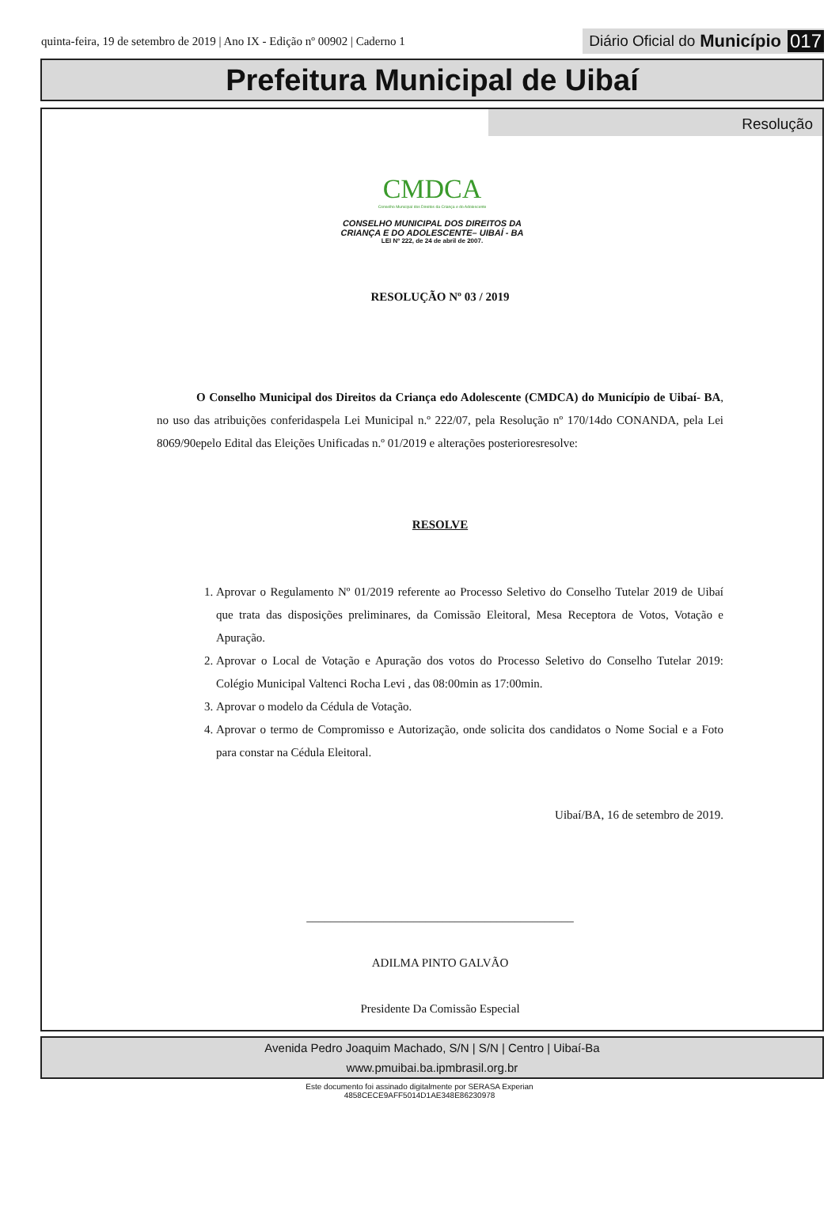quinta-feira, 19 de setembro de 2019 | Ano IX - Edição nº 00902 | Caderno 1
Diário Oficial do Município 017
Prefeitura Municipal de Uibaí
Resolução
CMDCA
Conselho Municipal dos Direitos da Criança e do Adolescente
CONSELHO MUNICIPAL DOS DIREITOS DA
CRIANÇA E DO ADOLESCENTE– UIBAÍ - BA
LEI Nº 222, de 24 de abril de 2007.
RESOLUÇÃO Nº 03 / 2019
O Conselho Municipal dos Direitos da Criança edo Adolescente (CMDCA) do Município de Uibaí- BA, no uso das atribuições conferidaspela Lei Municipal n.º 222/07, pela Resolução nº 170/14do CONANDA, pela Lei 8069/90epelo Edital das Eleições Unificadas n.º 01/2019 e alterações posterioresresolve:
RESOLVE
1. Aprovar o Regulamento Nº 01/2019 referente ao Processo Seletivo do Conselho Tutelar 2019 de Uibaí que trata das disposições preliminares, da Comissão Eleitoral, Mesa Receptora de Votos, Votação e Apuração.
2. Aprovar o Local de Votação e Apuração dos votos do Processo Seletivo do Conselho Tutelar 2019: Colégio Municipal Valtenci Rocha Levi , das 08:00min as 17:00min.
3. Aprovar o modelo da Cédula de Votação.
4. Aprovar o termo de Compromisso e Autorização, onde solicita dos candidatos o Nome Social e a Foto para constar na Cédula Eleitoral.
Uibaí/BA, 16 de setembro de 2019.
_____________________________________________
ADILMA PINTO GALVÃO
Presidente Da Comissão Especial
Avenida Pedro Joaquim Machado, S/N | S/N | Centro | Uibaí-Ba
www.pmuibai.ba.ipmbrasil.org.br
Este documento foi assinado digitalmente por SERASA Experian
4858CECE9AFF5014D1AE348E86230978